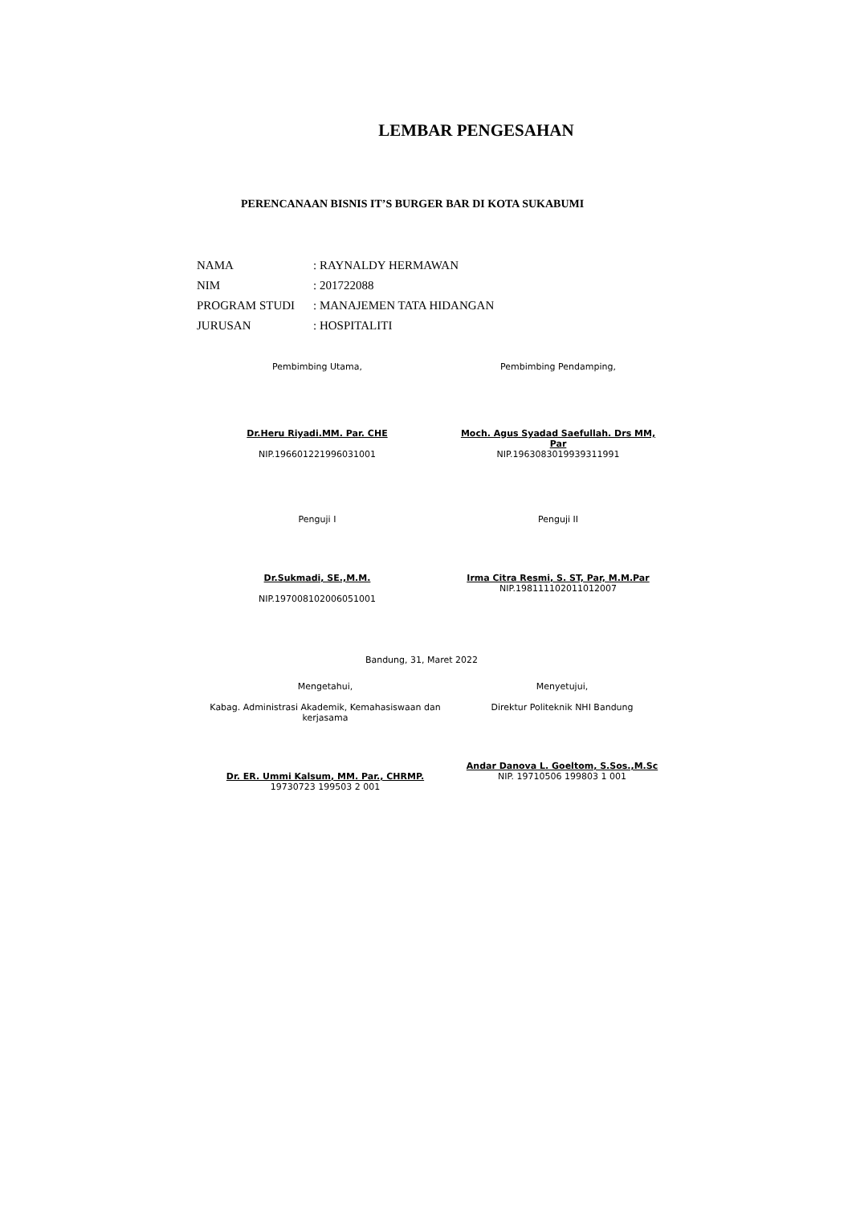LEMBAR PENGESAHAN
PERENCANAAN BISNIS IT’S BURGER BAR DI KOTA SUKABUMI
| NAMA | : RAYNALDY HERMAWAN |
| NIM | : 201722088 |
| PROGRAM STUDI | : MANAJEMEN TATA HIDANGAN |
| JURUSAN | : HOSPITALITI |
Pembimbing Utama,
Dr.Heru Riyadi.MM. Par. CHE
NIP.196601221996031001
Pembimbing Pendamping,
Moch. Agus Syadad Saefullah. Drs MM, Par
NIP.1963083019939311991
Penguji I
Dr.Sukmadi, SE.,M.M.
NIP.197008102006051001
Penguji II
Irma Citra Resmi, S. ST, Par, M.M.Par
NIP.198111102011012007
Bandung, 31, Maret 2022
Mengetahui,
Kabag. Administrasi Akademik, Kemahasiswaan dan kerjasama
Dr. ER. Ummi Kalsum, MM. Par., CHRMP.
19730723 199503 2 001
Menyetujui,
Direktur Politeknik NHI Bandung
Andar Danova L. Goeltom, S.Sos.,M.Sc
NIP. 19710506 199803 1 001